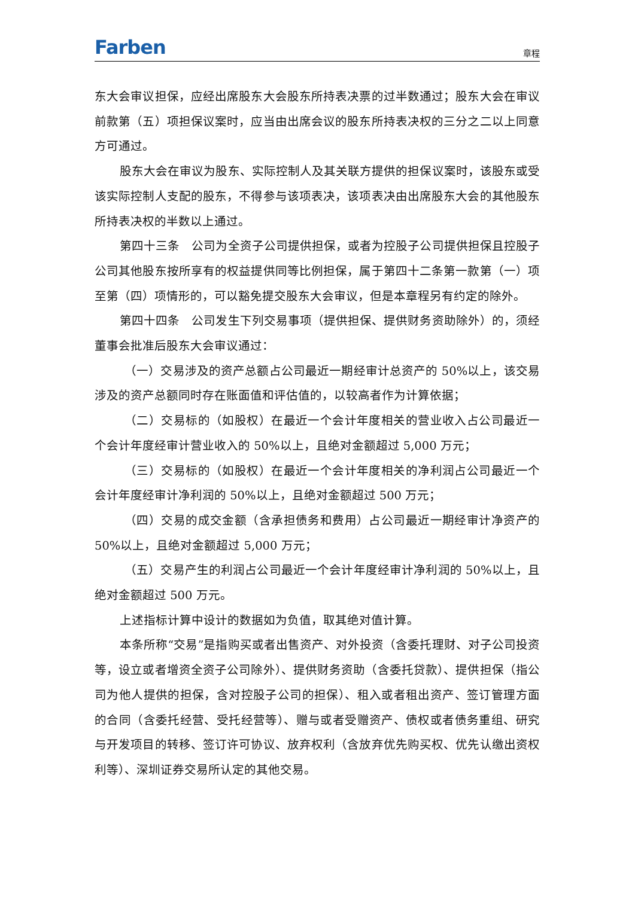Farben 章程
东大会审议担保，应经出席股东大会股东所持表决票的过半数通过；股东大会在审议前款第（五）项担保议案时，应当由出席会议的股东所持表决权的三分之二以上同意方可通过。
股东大会在审议为股东、实际控制人及其关联方提供的担保议案时，该股东或受该实际控制人支配的股东，不得参与该项表决，该项表决由出席股东大会的其他股东所持表决权的半数以上通过。
第四十三条　公司为全资子公司提供担保，或者为控股子公司提供担保且控股子公司其他股东按所享有的权益提供同等比例担保，属于第四十二条第一款第（一）项至第（四）项情形的，可以豁免提交股东大会审议，但是本章程另有约定的除外。
第四十四条　公司发生下列交易事项（提供担保、提供财务资助除外）的，须经董事会批准后股东大会审议通过：
（一）交易涉及的资产总额占公司最近一期经审计总资产的 50%以上，该交易涉及的资产总额同时存在账面值和评估值的，以较高者作为计算依据；
（二）交易标的（如股权）在最近一个会计年度相关的营业收入占公司最近一个会计年度经审计营业收入的 50%以上，且绝对金额超过 5,000 万元；
（三）交易标的（如股权）在最近一个会计年度相关的净利润占公司最近一个会计年度经审计净利润的 50%以上，且绝对金额超过 500 万元；
（四）交易的成交金额（含承担债务和费用）占公司最近一期经审计净资产的 50%以上，且绝对金额超过 5,000 万元；
（五）交易产生的利润占公司最近一个会计年度经审计净利润的 50%以上，且绝对金额超过 500 万元。
上述指标计算中设计的数据如为负值，取其绝对值计算。
本条所称“交易”是指购买或者出售资产、对外投资（含委托理财、对子公司投资等，设立或者增资全资子公司除外）、提供财务资助（含委托贷款）、提供担保（指公司为他人提供的担保，含对控股子公司的担保）、租入或者租出资产、签订管理方面的合同（含委托经营、受托经营等）、赠与或者受赠资产、债权或者债务重组、研究与开发项目的转移、签订许可协议、放弃权利（含放弃优先购买权、优先认缴出资权利等）、深圳证券交易所认定的其他交易。